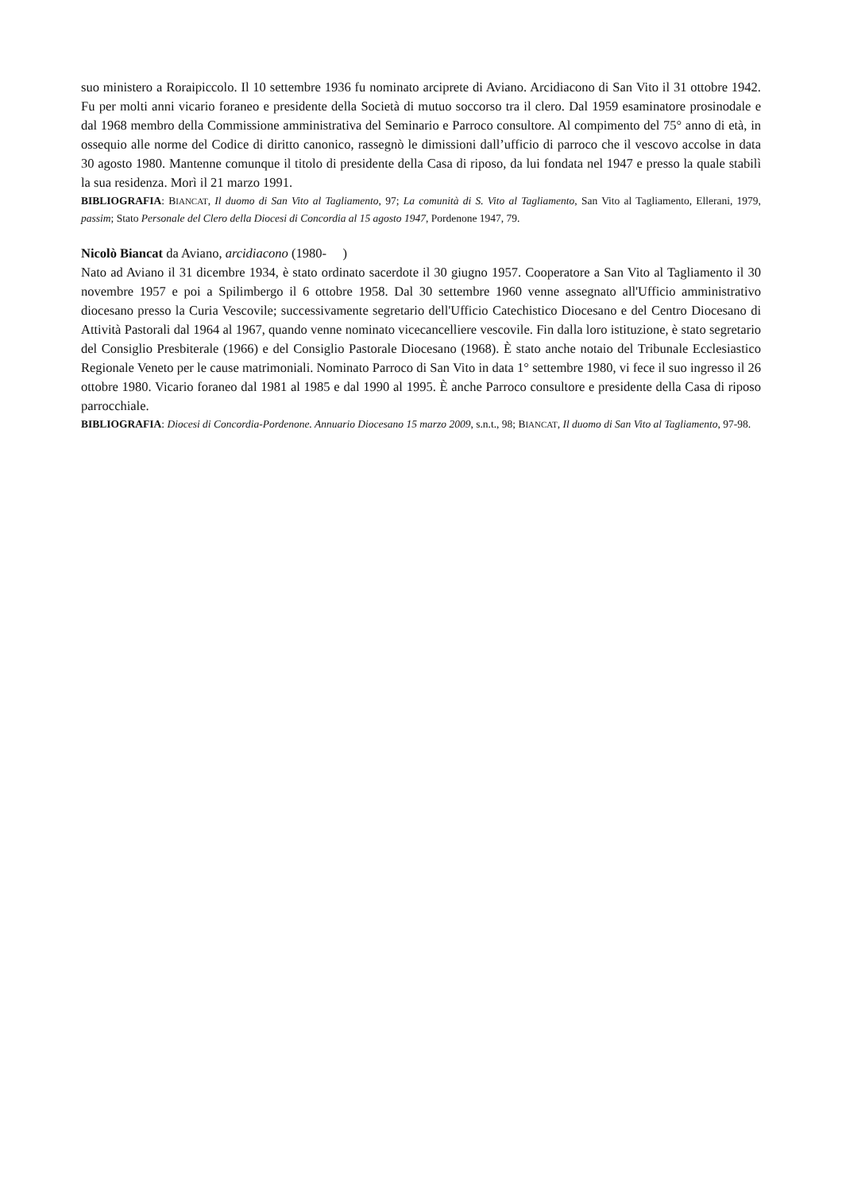suo ministero a Roraipiccolo. Il 10 settembre 1936 fu nominato arciprete di Aviano. Arcidiacono di San Vito il 31 ottobre 1942. Fu per molti anni vicario foraneo e presidente della Società di mutuo soccorso tra il clero. Dal 1959 esaminatore prosinodale e dal 1968 membro della Commissione amministrativa del Seminario e Parroco consultore. Al compimento del 75° anno di età, in ossequio alle norme del Codice di diritto canonico, rassegnò le dimissioni dall’ufficio di parroco che il vescovo accolse in data 30 agosto 1980. Mantenne comunque il titolo di presidente della Casa di riposo, da lui fondata nel 1947 e presso la quale stabilì la sua residenza. Morì il 21 marzo 1991.
BIBLIOGRAFIA: BIANCAT, Il duomo di San Vito al Tagliamento, 97; La comunità di S. Vito al Tagliamento, San Vito al Tagliamento, Ellerani, 1979, passim; Stato Personale del Clero della Diocesi di Concordia al 15 agosto 1947, Pordenone 1947, 79.
Nicolò Biancat da Aviano, arcidiacono (1980- )
Nato ad Aviano il 31 dicembre 1934, è stato ordinato sacerdote il 30 giugno 1957. Cooperatore a San Vito al Tagliamento il 30 novembre 1957 e poi a Spilimbergo il 6 ottobre 1958. Dal 30 settembre 1960 venne assegnato all'Ufficio amministrativo diocesano presso la Curia Vescovile; successivamente segretario dell'Ufficio Catechistico Diocesano e del Centro Diocesano di Attività Pastorali dal 1964 al 1967, quando venne nominato vicecancelliere vescovile. Fin dalla loro istituzione, è stato segretario del Consiglio Presbiterale (1966) e del Consiglio Pastorale Diocesano (1968). È stato anche notaio del Tribunale Ecclesiastico Regionale Veneto per le cause matrimoniali. Nominato Parroco di San Vito in data 1° settembre 1980, vi fece il suo ingresso il 26 ottobre 1980. Vicario foraneo dal 1981 al 1985 e dal 1990 al 1995. È anche Parroco consultore e presidente della Casa di riposo parrocchiale.
BIBLIOGRAFIA: Diocesi di Concordia-Pordenone. Annuario Diocesano 15 marzo 2009, s.n.t., 98; BIANCAT, Il duomo di San Vito al Tagliamento, 97-98.